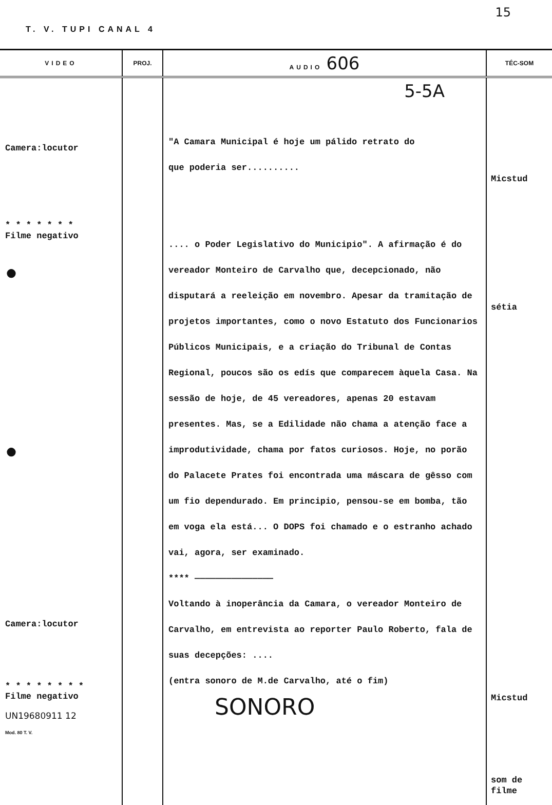15
T. V. TUPI CANAL 4
| VIDEO | PROJ. | AUDIO 606 | TÉC-SOM |
| --- | --- | --- | --- |
| Camera:locutor * * * * * * * Filme negativo ● ● Camera:locutor * * * * * * * * Filme negativo UN19680911 12 Mod. 80 T. V. | | 5-5A "A Camara Municipal é hoje um pálido retrato do que poderia ser.......... .... o Poder Legislativo do Municipio". A afirmação é do vereador Monteiro de Carvalho que, decepcionado, não disputará a reeleição em novembro. Apesar da tramitação de projetos importantes, como o novo Estatuto dos Funcionarios Públicos Municipais, e a criação do Tribunal de Contas Regional, poucos são os edís que comparecem àquela Casa. Na sessão de hoje, de 45 vereadores, apenas 20 estavam presentes. Mas, se a Edilidade não chama a atenção face a improdutividade, chama por fatos curiosos. Hoje, no porão do Palacete Prates foi encontrada uma máscara de gêsso com um fio dependurado. Em principio, pensou-se em bomba, tão em voga ela está... O DOPS foi chamado e o estranho achado vai, agora, ser examinado. **** ——————————————— Voltando à inoperância da Camara, o vereador Monteiro de Carvalho, em entrevista ao reporter Paulo Roberto, fala de suas decepções: .... (entra sonoro de M.de Carvalho, até o fim) SONORO | Micstud sétia Micstud som de filme |